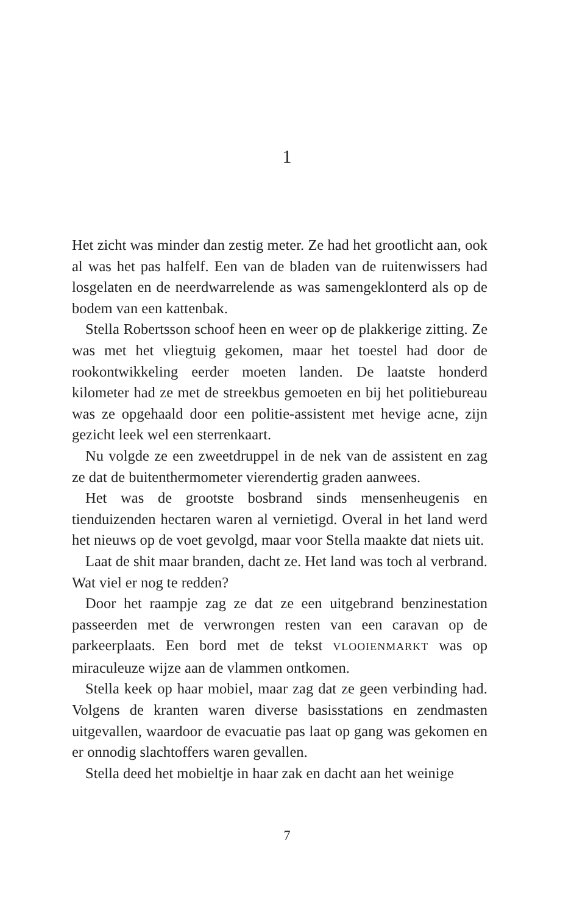1
Het zicht was minder dan zestig meter. Ze had het grootlicht aan, ook al was het pas halfelf. Een van de bladen van de ruitenwissers had losgelaten en de neerdwarrelende as was samengeklonterd als op de bodem van een kattenbak.
Stella Robertsson schoof heen en weer op de plakkerige zitting. Ze was met het vliegtuig gekomen, maar het toestel had door de rookontwikkeling eerder moeten landen. De laatste honderd kilometer had ze met de streekbus gemoeten en bij het politiebureau was ze opgehaald door een politie-assistent met hevige acne, zijn gezicht leek wel een sterrenkaart.
Nu volgde ze een zweetdruppel in de nek van de assistent en zag ze dat de buitenthermometer vierendertig graden aanwees.
Het was de grootste bosbrand sinds mensenheugenis en tienduizenden hectaren waren al vernietigd. Overal in het land werd het nieuws op de voet gevolgd, maar voor Stella maakte dat niets uit.
Laat de shit maar branden, dacht ze. Het land was toch al verbrand. Wat viel er nog te redden?
Door het raampje zag ze dat ze een uitgebrand benzinestation passeerden met de verwrongen resten van een caravan op de parkeerplaats. Een bord met de tekst VLOOIENMARKT was op miraculeuze wijze aan de vlammen ontkomen.
Stella keek op haar mobiel, maar zag dat ze geen verbinding had. Volgens de kranten waren diverse basisstations en zendmasten uitgevallen, waardoor de evacuatie pas laat op gang was gekomen en er onnodig slachtoffers waren gevallen.
Stella deed het mobieltje in haar zak en dacht aan het weinige
7